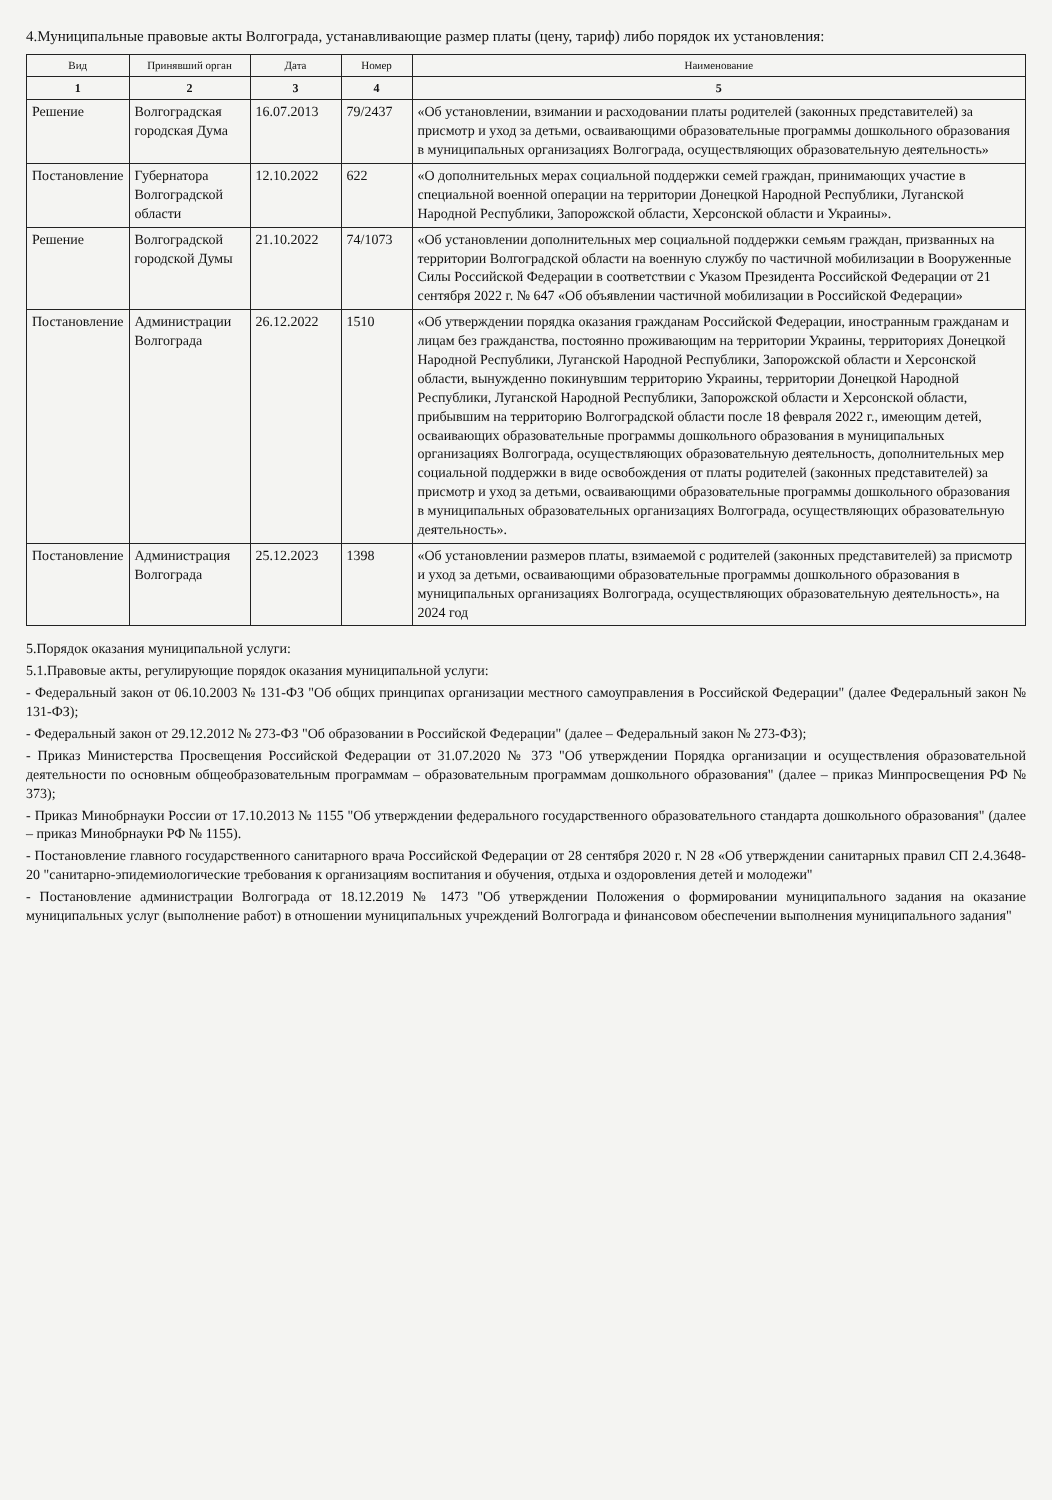4.Муниципальные правовые акты Волгограда, устанавливающие размер платы (цену, тариф) либо порядок их установления:
| Вид | Принявший орган | Дата | Номер | Наименование |
| --- | --- | --- | --- | --- |
| 1 | 2 | 3 | 4 | 5 |
| Решение | Волгоградская городская Дума | 16.07.2013 | 79/2437 | «Об установлении, взимании и расходовании платы родителей (законных представителей) за присмотр и уход за детьми, осваивающими образовательные программы дошкольного образования в муниципальных организациях Волгограда, осуществляющих образовательную деятельность» |
| Постановление | Губернатора Волгоградской области | 12.10.2022 | 622 | «О дополнительных мерах социальной поддержки семей граждан, принимающих участие в специальной военной операции на территории Донецкой Народной Республики, Луганской Народной Республики, Запорожской области, Херсонской области и Украины». |
| Решение | Волгоградской городской Думы | 21.10.2022 | 74/1073 | «Об установлении дополнительных мер социальной поддержки семьям граждан, призванных на территории Волгоградской области на военную службу по частичной мобилизации в Вооруженные Силы Российской Федерации в соответствии с Указом Президента Российской Федерации от 21 сентября 2022 г. № 647 «Об объявлении частичной мобилизации в Российской Федерации» |
| Постановление | Администрации Волгограда | 26.12.2022 | 1510 | «Об утверждении порядка оказания гражданам Российской Федерации, иностранным гражданам и лицам без гражданства, постоянно проживающим на территории Украины, территориях Донецкой Народной Республики, Луганской Народной Республики, Запорожской области и Херсонской области, вынужденно покинувшим территорию Украины, территории Донецкой Народной Республики, Луганской Народной Республики, Запорожской области и Херсонской области, прибывшим на территорию Волгоградской области после 18 февраля 2022 г., имеющим детей, осваивающих образовательные программы дошкольного образования в муниципальных организациях Волгограда, осуществляющих образовательную деятельность, дополнительных мер социальной поддержки в виде освобождения от платы родителей (законных представителей) за присмотр и уход за детьми, осваивающими образовательные программы дошкольного образования в муниципальных образовательных организациях Волгограда, осуществляющих образовательную деятельность». |
| Постановление | Администрация Волгограда | 25.12.2023 | 1398 | «Об установлении размеров платы, взимаемой с родителей (законных представителей) за присмотр и уход за детьми, осваивающими образовательные программы дошкольного образования в муниципальных организациях Волгограда, осуществляющих образовательную деятельность», на 2024 год |
5.Порядок оказания муниципальной услуги:
5.1.Правовые акты, регулирующие порядок оказания муниципальной услуги:
- Федеральный закон от 06.10.2003 № 131-ФЗ "Об общих принципах организации местного самоуправления в Российской Федерации" (далее Федеральный закон № 131-ФЗ);
- Федеральный закон от 29.12.2012 № 273-ФЗ "Об образовании в Российской Федерации" (далее – Федеральный закон № 273-ФЗ);
- Приказ Министерства Просвещения Российской Федерации от 31.07.2020 № 373 "Об утверждении Порядка организации и осуществления образовательной деятельности по основным общеобразовательным программам – образовательным программам дошкольного образования" (далее – приказ Минпросвещения РФ № 373);
- Приказ Минобрнауки России от 17.10.2013 № 1155 "Об утверждении федерального государственного образовательного стандарта дошкольного образования" (далее – приказ Минобрнауки РФ № 1155).
- Постановление главного государственного санитарного врача Российской Федерации от 28 сентября 2020 г. N 28 «Об утверждении санитарных правил СП 2.4.3648-20 "санитарно-эпидемиологические требования к организациям воспитания и обучения, отдыха и оздоровления детей и молодежи"
- Постановление администрации Волгограда от 18.12.2019 № 1473 "Об утверждении Положения о формировании муниципального задания на оказание муниципальных услуг (выполнение работ) в отношении муниципальных учреждений Волгограда и финансовом обеспечении выполнения муниципального задания"